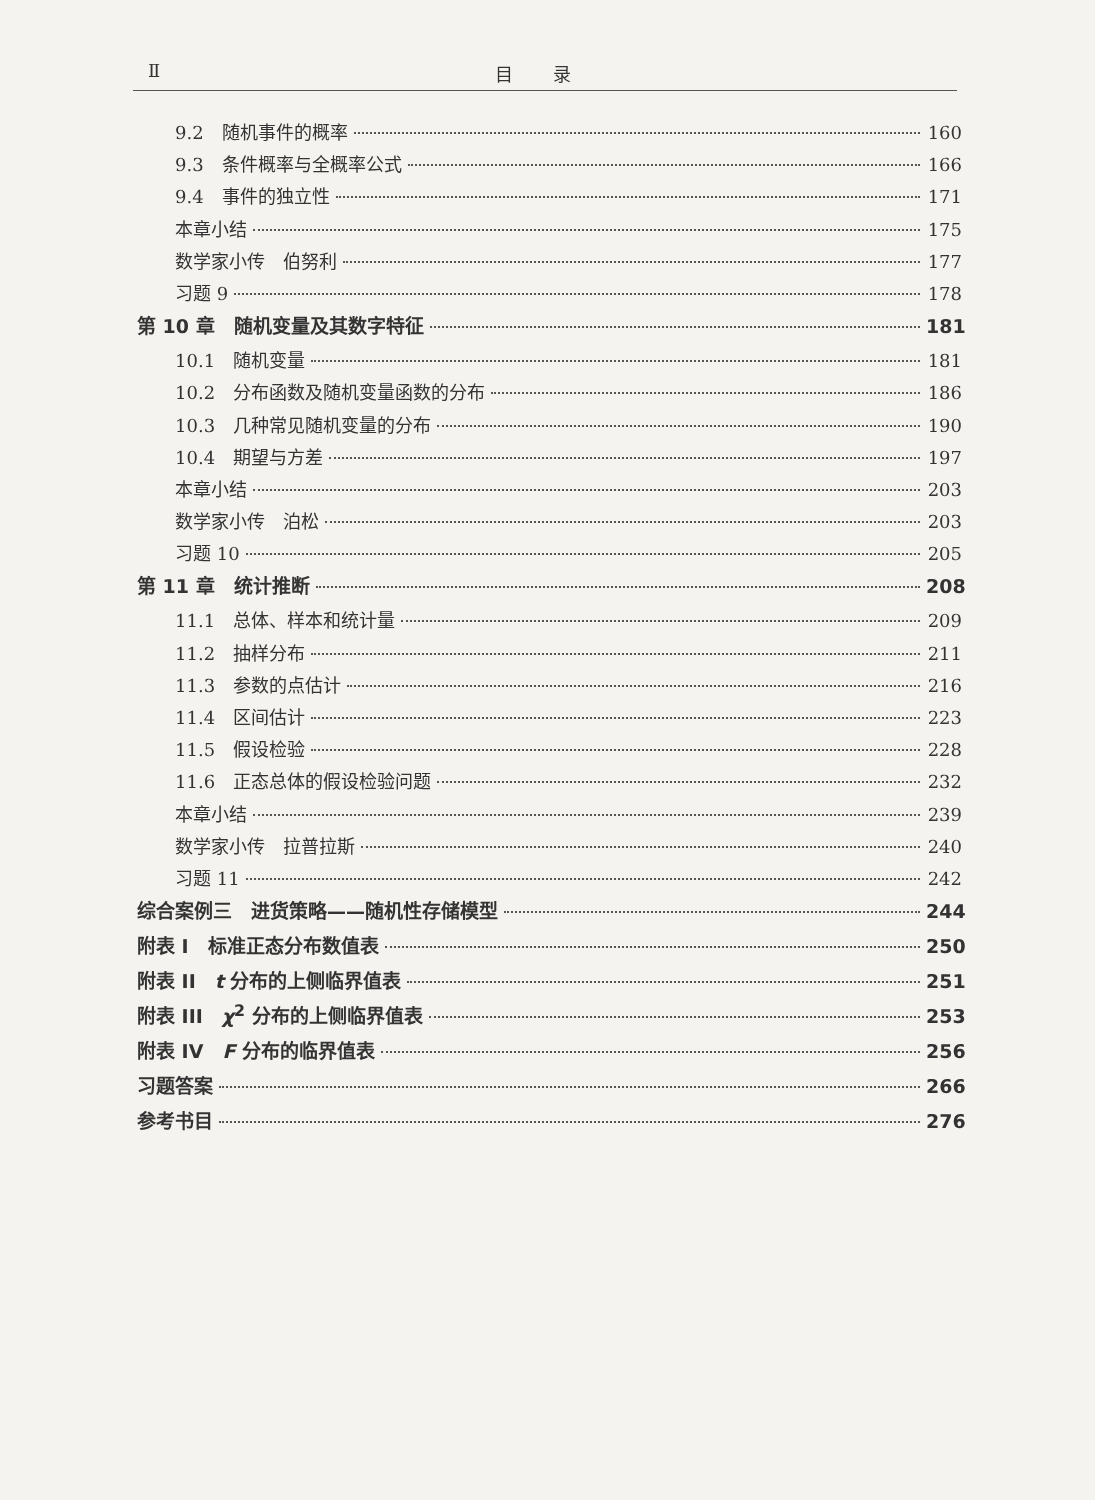Ⅱ 目录
9.2　随机事件的概率 160
9.3　条件概率与全概率公式 166
9.4　事件的独立性 171
本章小结 175
数学家小传　伯努利 177
习题 9 178
第 10 章　随机变量及其数字特征 181
10.1　随机变量 181
10.2　分布函数及随机变量函数的分布 186
10.3　几种常见随机变量的分布 190
10.4　期望与方差 197
本章小结 203
数学家小传　泊松 203
习题 10 205
第 11 章　统计推断 208
11.1　总体、样本和统计量 209
11.2　抽样分布 211
11.3　参数的点估计 216
11.4　区间估计 223
11.5　假设检验 228
11.6　正态总体的假设检验问题 232
本章小结 239
数学家小传　拉普拉斯 240
习题 11 242
综合案例三　进货策略——随机性存储模型 244
附表 I　标准正态分布数值表 250
附表 II　t 分布的上侧临界值表 251
附表 III　χ<sup>2</sup> 分布的上侧临界值表 253
附表 IV　F 分布的临界值表 256
习题答案 266
参考书目 276